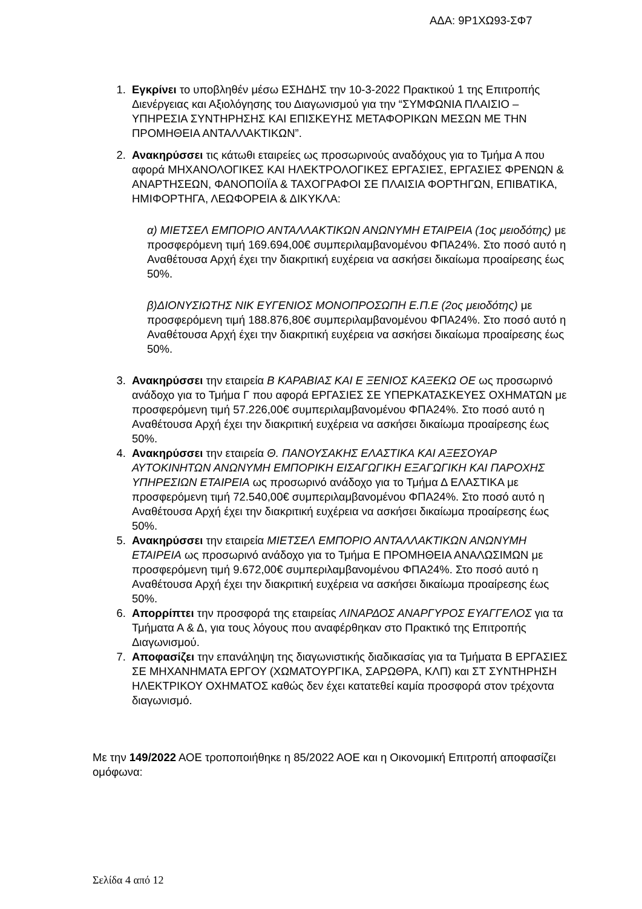ΑΔΑ: 9Ρ1ΧΩ93-ΣΦ7
1. Εγκρίνει το υποβληθέν μέσω ΕΣΗΔΗΣ την 10-3-2022 Πρακτικού 1 της Επιτροπής Διενέργειας και Αξιολόγησης του Διαγωνισμού για την “ΣΥΜΦΩΝΙΑ ΠΛΑΙΣΙΟ – ΥΠΗΡΕΣΙΑ ΣΥΝΤΗΡΗΣΗΣ ΚΑΙ ΕΠΙΣΚΕΥΗΣ ΜΕΤΑΦΟΡΙΚΩΝ ΜΕΣΩΝ ΜΕ ΤΗΝ ΠΡΟΜΗΘΕΙΑ ΑΝΤΑΛΛΑΚΤΙΚΩΝ”.
2. Ανακηρύσσει τις κάτωθι εταιρείες ως προσωρινούς αναδόχους για το Τμήμα Α που αφορά ΜΗΧΑΝΟΛΟΓΙΚΕΣ ΚΑΙ ΗΛΕΚΤΡΟΛΟΓΙΚΕΣ ΕΡΓΑΣΙΕΣ, ΕΡΓΑΣΙΕΣ ΦΡΕΝΩΝ & ΑΝΑΡΤΗΣΕΩΝ, ΦΑΝΟΠΟΙΪΑ & ΤΑΧΟΓΡΑΦΟΙ ΣΕ ΠΛΑΙΣΙΑ ΦΟΡΤΗΓΩΝ, ΕΠΙΒΑΤΙΚΑ, ΗΜΙΦΟΡΤΗΓΑ, ΛΕΩΦΟΡΕΙΑ & ΔΙΚΥΚΛΑ:
α) ΜΙΕΤΣΕΛ ΕΜΠΟΡΙΟ ΑΝΤΑΛΛΑΚΤΙΚΩΝ ΑΝΩΝΥΜΗ ΕΤΑΙΡΕΙΑ (1ος μειοδότης) με προσφερόμενη τιμή 169.694,00€ συμπεριλαμβανομένου ΦΠΑ24%. Στο ποσό αυτό η Αναθέτουσα Αρχή έχει την διακριτική ευχέρεια να ασκήσει δικαίωμα προαίρεσης έως 50%.
β)ΔΙΟΝΥΣΙΩΤΗΣ ΝΙΚ ΕΥΓΕΝΙΟΣ ΜΟΝΟΠΡΟΣΩΠΗ Ε.Π.Ε (2ος μειοδότης) με προσφερόμενη τιμή 188.876,80€ συμπεριλαμβανομένου ΦΠΑ24%. Στο ποσό αυτό η Αναθέτουσα Αρχή έχει την διακριτική ευχέρεια να ασκήσει δικαίωμα προαίρεσης έως 50%.
3. Ανακηρύσσει την εταιρεία Β ΚΑΡΑΒΙΑΣ ΚΑΙ Ε ΞΕΝΙΟΣ ΚΑΞΕΚΩ ΟΕ ως προσωρινό ανάδοχο για το Τμήμα Γ που αφορά ΕΡΓΑΣΙΕΣ ΣΕ ΥΠΕΡΚΑΤΑΣΚΕΥΕΣ ΟΧΗΜΑΤΩΝ με προσφερόμενη τιμή 57.226,00€ συμπεριλαμβανομένου ΦΠΑ24%. Στο ποσό αυτό η Αναθέτουσα Αρχή έχει την διακριτική ευχέρεια να ασκήσει δικαίωμα προαίρεσης έως 50%.
4. Ανακηρύσσει την εταιρεία Θ. ΠΑΝΟΥΣΑΚΗΣ ΕΛΑΣΤΙΚΑ ΚΑΙ ΑΞΕΣΟΥΑΡ ΑΥΤΟΚΙΝΗΤΩΝ ΑΝΩΝΥΜΗ ΕΜΠΟΡΙΚΗ ΕΙΣΑΓΩΓΙΚΗ ΕΞΑΓΩΓΙΚΗ ΚΑΙ ΠΑΡΟΧΗΣ ΥΠΗΡΕΣΙΩΝ ΕΤΑΙΡΕΙΑ ως προσωρινό ανάδοχο για το Τμήμα Δ ΕΛΑΣΤΙΚΑ με προσφερόμενη τιμή 72.540,00€ συμπεριλαμβανομένου ΦΠΑ24%. Στο ποσό αυτό η Αναθέτουσα Αρχή έχει την διακριτική ευχέρεια να ασκήσει δικαίωμα προαίρεσης έως 50%.
5. Ανακηρύσσει την εταιρεία ΜΙΕΤΣΕΛ ΕΜΠΟΡΙΟ ΑΝΤΑΛΛΑΚΤΙΚΩΝ ΑΝΩΝΥΜΗ ΕΤΑΙΡΕΙΑ ως προσωρινό ανάδοχο για το Τμήμα Ε ΠΡΟΜΗΘΕΙΑ ΑΝΑΛΩΣΙΜΩΝ με προσφερόμενη τιμή 9.672,00€ συμπεριλαμβανομένου ΦΠΑ24%. Στο ποσό αυτό η Αναθέτουσα Αρχή έχει την διακριτική ευχέρεια να ασκήσει δικαίωμα προαίρεσης έως 50%.
6. Απορρίπτει την προσφορά της εταιρείας ΛΙΝΑΡΔΟΣ ΑΝΑΡΓΥΡΟΣ ΕΥΑΓΓΕΛΟΣ για τα Τμήματα Α & Δ, για τους λόγους που αναφέρθηκαν στο Πρακτικό της Επιτροπής Διαγωνισμού.
7. Αποφασίζει την επανάληψη της διαγωνιστικής διαδικασίας για τα Τμήματα Β ΕΡΓΑΣΙΕΣ ΣΕ ΜΗΧΑΝΗΜΑΤΑ ΕΡΓΟΥ (ΧΩΜΑΤΟΥΡΓΙΚΑ, ΣΑΡΩΘΡΑ, ΚΛΠ) και ΣΤ ΣΥΝΤΗΡΗΣΗ ΗΛΕΚΤΡΙΚΟΥ ΟΧΗΜΑΤΟΣ καθώς δεν έχει κατατεθεί καμία προσφορά στον τρέχοντα διαγωνισμό.
Με την 149/2022 ΑΟΕ τροποποιήθηκε η 85/2022 ΑΟΕ και η Οικονομική Επιτροπή αποφασίζει ομόφωνα:
Σελίδα 4 από 12